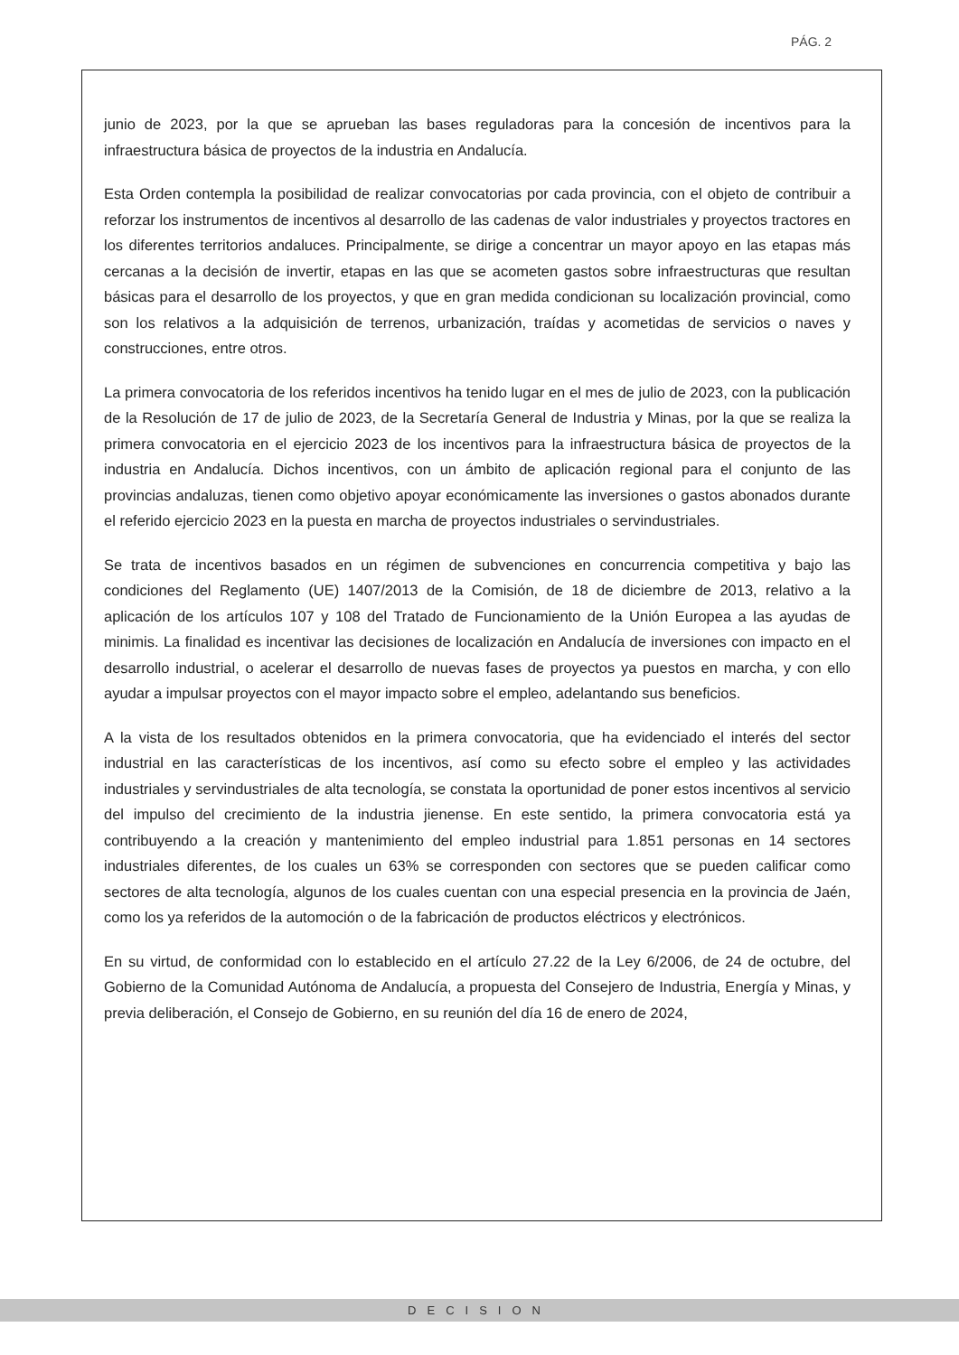PÁG. 2
junio de 2023, por la que se aprueban las bases reguladoras para la concesión de incentivos para la infraestructura básica de proyectos de la industria en Andalucía.
Esta Orden contempla la posibilidad de realizar convocatorias por cada provincia, con el objeto de contribuir a reforzar los instrumentos de incentivos al desarrollo de las cadenas de valor industriales y proyectos tractores en los diferentes territorios andaluces. Principalmente, se dirige a concentrar un mayor apoyo en las etapas más cercanas a la decisión de invertir, etapas en las que se acometen gastos sobre infraestructuras que resultan básicas para el desarrollo de los proyectos, y que en gran medida condicionan su localización provincial, como son los relativos a la adquisición de terrenos, urbanización, traídas y acometidas de servicios o naves y construcciones, entre otros.
La primera convocatoria de los referidos incentivos ha tenido lugar en el mes de julio de 2023, con la publicación de la Resolución de 17 de julio de 2023, de la Secretaría General de Industria y Minas, por la que se realiza la primera convocatoria en el ejercicio 2023 de los incentivos para la infraestructura básica de proyectos de la industria en Andalucía. Dichos incentivos, con un ámbito de aplicación regional para el conjunto de las provincias andaluzas, tienen como objetivo apoyar económicamente las inversiones o gastos abonados durante el referido ejercicio 2023 en la puesta en marcha de proyectos industriales o servindustriales.
Se trata de incentivos basados en un régimen de subvenciones en concurrencia competitiva y bajo las condiciones del Reglamento (UE) 1407/2013 de la Comisión, de 18 de diciembre de 2013, relativo a la aplicación de los artículos 107 y 108 del Tratado de Funcionamiento de la Unión Europea a las ayudas de minimis. La finalidad es incentivar las decisiones de localización en Andalucía de inversiones con impacto en el desarrollo industrial, o acelerar el desarrollo de nuevas fases de proyectos ya puestos en marcha, y con ello ayudar a impulsar proyectos con el mayor impacto sobre el empleo, adelantando sus beneficios.
A la vista de los resultados obtenidos en la primera convocatoria, que ha evidenciado el interés del sector industrial en las características de los incentivos, así como su efecto sobre el empleo y las actividades industriales y servindustriales de alta tecnología, se constata la oportunidad de poner estos incentivos al servicio del impulso del crecimiento de la industria jienense. En este sentido, la primera convocatoria está ya contribuyendo a la creación y mantenimiento del empleo industrial para 1.851 personas en 14 sectores industriales diferentes, de los cuales un 63% se corresponden con sectores que se pueden calificar como sectores de alta tecnología, algunos de los cuales cuentan con una especial presencia en la provincia de Jaén, como los ya referidos de la automoción o de la fabricación de productos eléctricos y electrónicos.
En su virtud, de conformidad con lo establecido en el artículo 27.22 de la Ley 6/2006, de 24 de octubre, del Gobierno de la Comunidad Autónoma de Andalucía, a propuesta del Consejero de Industria, Energía y Minas, y previa deliberación, el Consejo de Gobierno, en su reunión del día 16 de enero de 2024,
DECISION